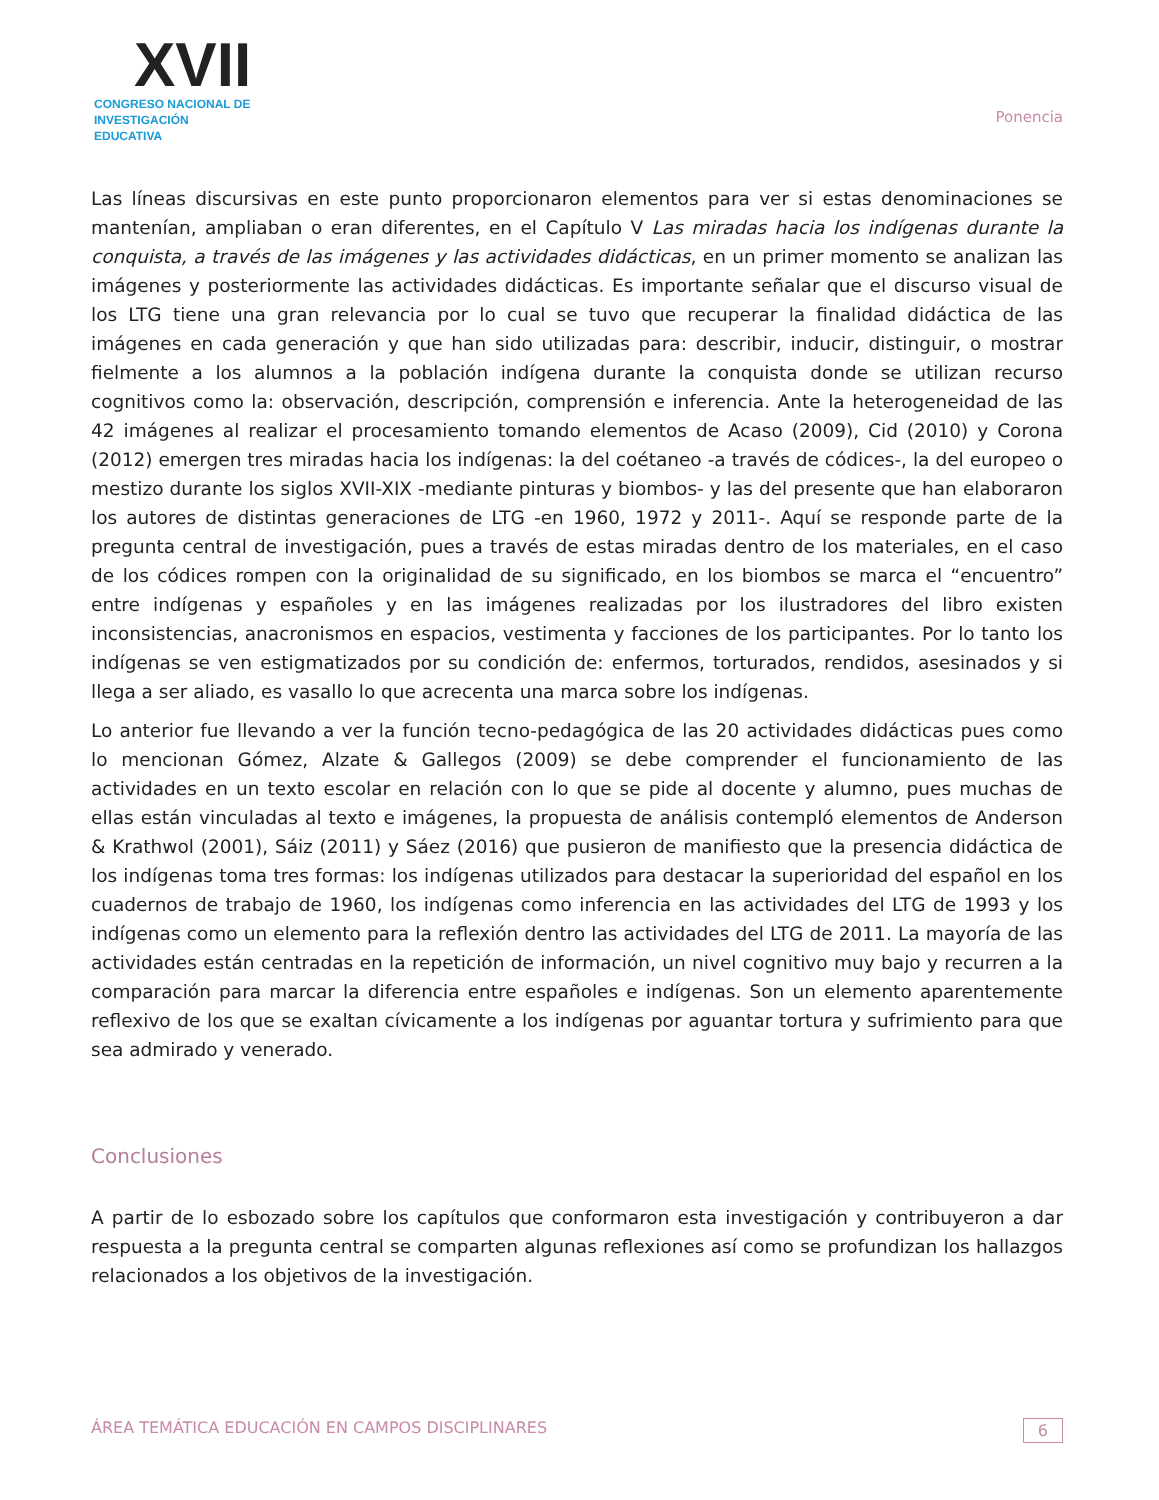XVII
CONGRESO NACIONAL DE
INVESTIGACIÓN EDUCATIVA
Ponencia
Las líneas discursivas en este punto proporcionaron elementos para ver si estas denominaciones se mantenían, ampliaban o eran diferentes, en el Capítulo V Las miradas hacia los indígenas durante la conquista, a través de las imágenes y las actividades didácticas, en un primer momento se analizan las imágenes y posteriormente las actividades didácticas. Es importante señalar que el discurso visual de los LTG tiene una gran relevancia por lo cual se tuvo que recuperar la finalidad didáctica de las imágenes en cada generación y que han sido utilizadas para: describir, inducir, distinguir, o mostrar fielmente a los alumnos a la población indígena durante la conquista donde se utilizan recurso cognitivos como la: observación, descripción, comprensión e inferencia. Ante la heterogeneidad de las 42 imágenes al realizar el procesamiento tomando elementos de Acaso (2009), Cid (2010) y Corona (2012) emergen tres miradas hacia los indígenas: la del coétaneo -a través de códices-, la del europeo o mestizo durante los siglos XVII-XIX -mediante pinturas y biombos- y las del presente que han elaboraron los autores de distintas generaciones de LTG -en 1960, 1972 y 2011-. Aquí se responde parte de la pregunta central de investigación, pues a través de estas miradas dentro de los materiales, en el caso de los códices rompen con la originalidad de su significado, en los biombos se marca el “encuentro” entre indígenas y españoles y en las imágenes realizadas por los ilustradores del libro existen inconsistencias, anacronismos en espacios, vestimenta y facciones de los participantes. Por lo tanto los indígenas se ven estigmatizados por su condición de: enfermos, torturados, rendidos, asesinados y si llega a ser aliado, es vasallo lo que acrecenta una marca sobre los indígenas.
Lo anterior fue llevando a ver la función tecno-pedagógica de las 20 actividades didácticas pues como lo mencionan Gómez, Alzate & Gallegos (2009) se debe comprender el funcionamiento de las actividades en un texto escolar en relación con lo que se pide al docente y alumno, pues muchas de ellas están vinculadas al texto e imágenes, la propuesta de análisis contempló elementos de Anderson & Krathwol (2001), Sáiz (2011) y Sáez (2016) que pusieron de manifiesto que la presencia didáctica de los indígenas toma tres formas: los indígenas utilizados para destacar la superioridad del español en los cuadernos de trabajo de 1960, los indígenas como inferencia en las actividades del LTG de 1993 y los indígenas como un elemento para la reflexión dentro las actividades del LTG de 2011. La mayoría de las actividades están centradas en la repetición de información, un nivel cognitivo muy bajo y recurren a la comparación para marcar la diferencia entre españoles e indígenas. Son un elemento aparentemente reflexivo de los que se exaltan cívicamente a los indígenas por aguantar tortura y sufrimiento para que sea admirado y venerado.
Conclusiones
A partir de lo esbozado sobre los capítulos que conformaron esta investigación y contribuyeron a dar respuesta a la pregunta central se comparten algunas reflexiones así como se profundizan los hallazgos relacionados a los objetivos de la investigación.
ÁREA TEMÁTICA EDUCACIÓN EN CAMPOS DISCIPLINARES 6